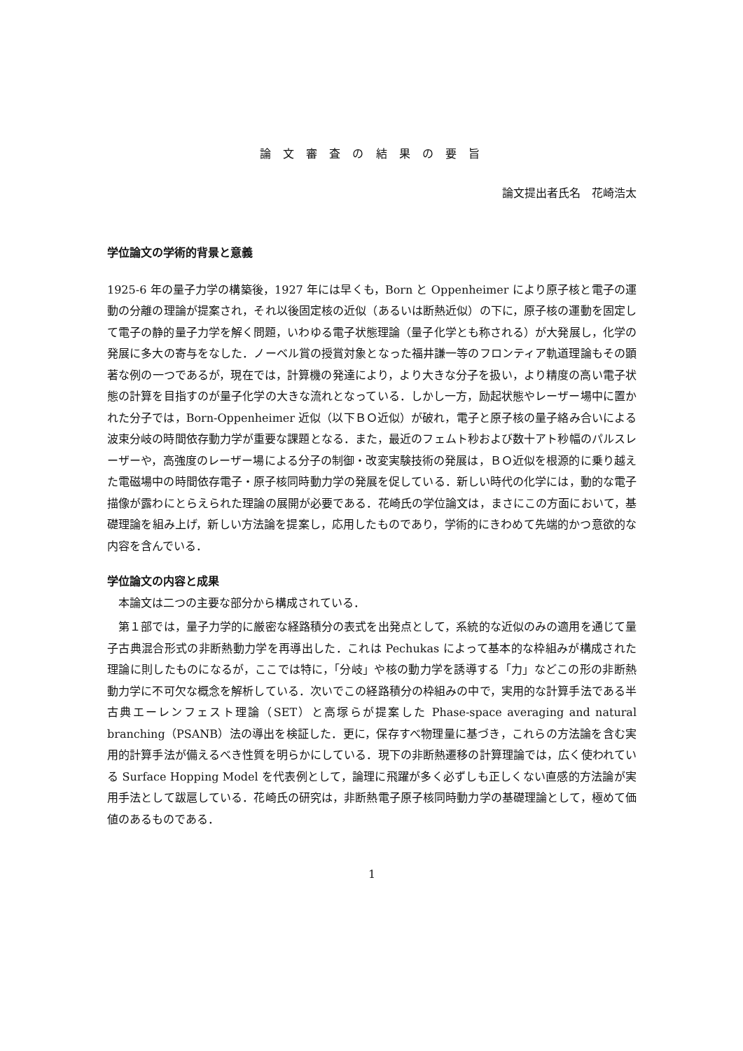論 文 審 査 の 結 果 の 要 旨
論文提出者氏名　花崎浩太
学位論文の学術的背景と意義
1925-6 年の量子力学の構築後，1927 年には早くも，Born と Oppenheimer により原子核と電子の運動の分離の理論が提案され，それ以後固定核の近似（あるいは断熱近似）の下に，原子核の運動を固定して電子の静的量子力学を解く問題，いわゆる電子状態理論（量子化学とも称される）が大発展し，化学の発展に多大の寄与をなした．ノーベル賞の授賞対象となった福井謙一等のフロンティア軌道理論もその顕著な例の一つであるが，現在では，計算機の発達により，より大きな分子を扱い，より精度の高い電子状態の計算を目指すのが量子化学の大きな流れとなっている．しかし一方，励起状態やレーザー場中に置かれた分子では，Born-Oppenheimer 近似（以下ＢＯ近似）が破れ，電子と原子核の量子絡み合いによる波束分岐の時間依存動力学が重要な課題となる．また，最近のフェムト秒および数十アト秒幅のパルスレーザーや，高強度のレーザー場による分子の制御・改変実験技術の発展は，ＢＯ近似を根源的に乗り越えた電磁場中の時間依存電子・原子核同時動力学の発展を促している．新しい時代の化学には，動的な電子描像が露わにとらえられた理論の展開が必要である．花崎氏の学位論文は，まさにこの方面において，基礎理論を組み上げ，新しい方法論を提案し，応用したものであり，学術的にきわめて先端的かつ意欲的な内容を含んでいる．
学位論文の内容と成果
　本論文は二つの主要な部分から構成されている．
　第１部では，量子力学的に厳密な経路積分の表式を出発点として，系統的な近似のみの適用を通じて量子古典混合形式の非断熱動力学を再導出した．これは Pechukas によって基本的な枠組みが構成された理論に則したものになるが，ここでは特に，「分岐」や核の動力学を誘導する「力」などこの形の非断熱動力学に不可欠な概念を解析している．次いでこの経路積分の枠組みの中で，実用的な計算手法である半古典エーレンフェスト理論（SET）と高塚らが提案した Phase-space averaging and natural branching（PSANB）法の導出を検証した．更に，保存すべ物理量に基づき，これらの方法論を含む実用的計算手法が備えるべき性質を明らかにしている．現下の非断熱遷移の計算理論では，広く使われている Surface Hopping Model を代表例として，論理に飛躍が多く必ずしも正しくない直感的方法論が実用手法として跋扈している．花崎氏の研究は，非断熱電子原子核同時動力学の基礎理論として，極めて価値のあるものである．
1